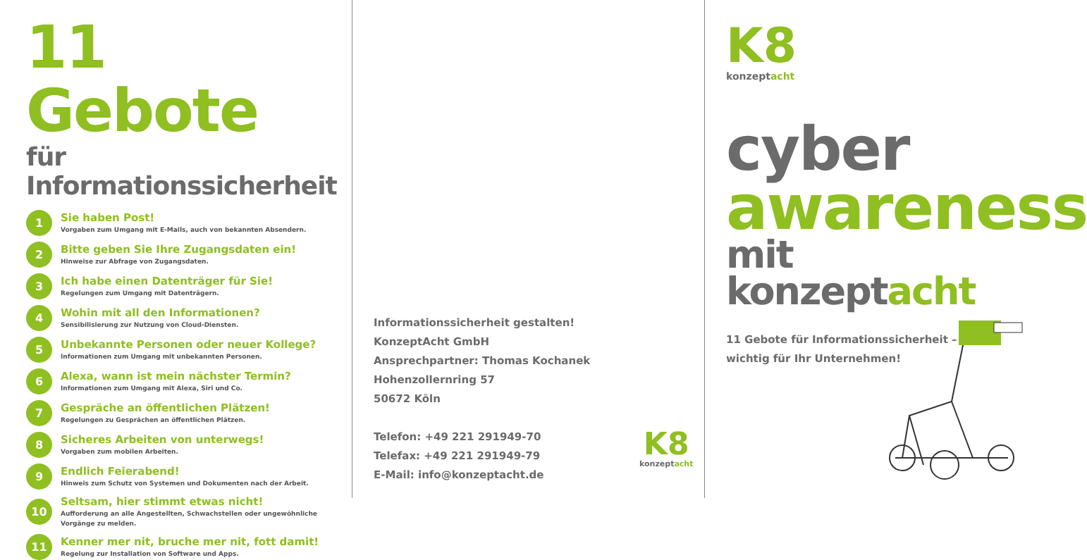11 Gebote
für Informationssicherheit
1
Sie haben Post!
Vorgaben zum Umgang mit E-Mails, auch von bekannten Absendern.
2
Bitte geben Sie Ihre Zugangsdaten ein!
Hinweise zur Abfrage von Zugangsdaten.
3
Ich habe einen Datenträger für Sie!
Regelungen zum Umgang mit Datenträgern.
4
Wohin mit all den Informationen?
Sensibilisierung zur Nutzung von Cloud-Diensten.
5
Unbekannte Personen oder neuer Kollege?
Informationen zum Umgang mit unbekannten Personen.
6
Alexa, wann ist mein nächster Termin?
Informationen zum Umgang mit Alexa, Siri und Co.
7
Gespräche an öffentlichen Plätzen!
Regelungen zu Gesprächen an öffentlichen Plätzen.
8
Sicheres Arbeiten von unterwegs!
Vorgaben zum mobilen Arbeiten.
9
Endlich Feierabend!
Hinweis zum Schutz von Systemen und Dokumenten nach der Arbeit.
10
Seltsam, hier stimmt etwas nicht!
Aufforderung an alle Angestellten, Schwachstellen oder ungewöhnliche Vorgänge zu melden.
11
Kenner mer nit, bruche mer nit, fott damit!
Regelung zur Installation von Software und Apps.
Informationssicherheit gestalten!
KonzeptAcht GmbH
Ansprechpartner: Thomas Kochanek
Hohenzollernring 57
50672 Köln
Telefon: +49 221 291949-70
Telefax: +49 221 291949-79
E-Mail: info@konzeptacht.de
K8
konzeptacht
K8
konzeptacht
cyber
awareness
mit konzeptacht
11 Gebote für Informationssicherheit –
wichtig für Ihr Unternehmen!